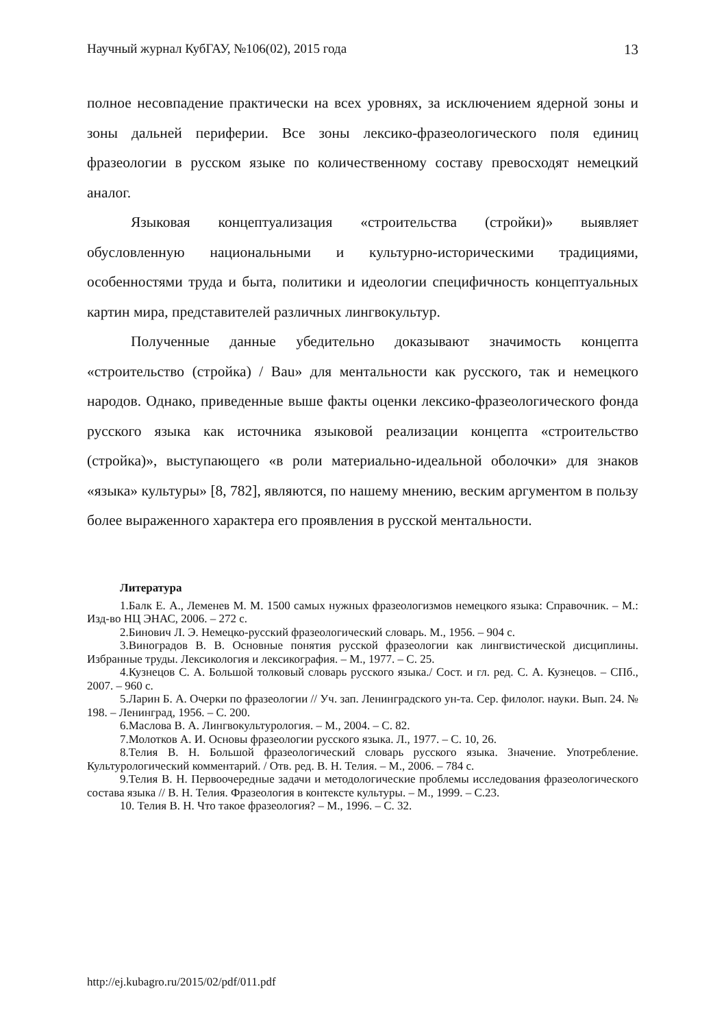Научный журнал КубГАУ, №106(02), 2015 года 13
полное несовпадение практически на всех уровнях, за исключением ядерной зоны и зоны дальней периферии. Все зоны лексико-фразеологического поля единиц фразеологии в русском языке по количественному составу превосходят немецкий аналог.
Языковая концептуализация «строительства (стройки)» выявляет обусловленную национальными и культурно-историческими традициями, особенностями труда и быта, политики и идеологии специфичность концептуальных картин мира, представителей различных лингвокультур.
Полученные данные убедительно доказывают значимость концепта «строительство (стройка) / Bau» для ментальности как русского, так и немецкого народов. Однако, приведенные выше факты оценки лексико-фразеологического фонда русского языка как источника языковой реализации концепта «строительство (стройка)», выступающего «в роли материально-идеальной оболочки» для знаков «языка» культуры» [8, 782], являются, по нашему мнению, веским аргументом в пользу более выраженного характера его проявления в русской ментальности.
Литература
1.Балк Е. А., Леменев М. М. 1500 самых нужных фразеологизмов немецкого языка: Справочник. – М.: Изд-во НЦ ЭНАС, 2006. – 272 с.
2.Бинович Л. Э. Немецко-русский фразеологический словарь. М., 1956. – 904 с.
3.Виноградов В. В. Основные понятия русской фразеологии как лингвистической дисциплины. Избранные труды. Лексикология и лексикография. – М., 1977. – С. 25.
4.Кузнецов С. А. Большой толковый словарь русского языка./ Сост. и гл. ред. С. А. Кузнецов. – СПб., 2007. – 960 с.
5.Ларин Б. А. Очерки по фразеологии // Уч. зап. Ленинградского ун-та. Сер. филолог. науки. Вып. 24. № 198. – Ленинград, 1956. – С. 200.
6.Маслова В. А. Лингвокультурология. – М., 2004. – С. 82.
7.Молотков А. И. Основы фразеологии русского языка. Л., 1977. – С. 10, 26.
8.Телия В. Н. Большой фразеологический словарь русского языка. Значение. Употребление. Культурологический комментарий. / Отв. ред. В. Н. Телия. – М., 2006. – 784 с.
9.Телия В. Н. Первоочередные задачи и методологические проблемы исследования фразеологического состава языка // В. Н. Телия. Фразеология в контексте культуры. – М., 1999. – С.23.
10. Телия В. Н. Что такое фразеология? – М., 1996. – С. 32.
http://ej.kubagro.ru/2015/02/pdf/011.pdf